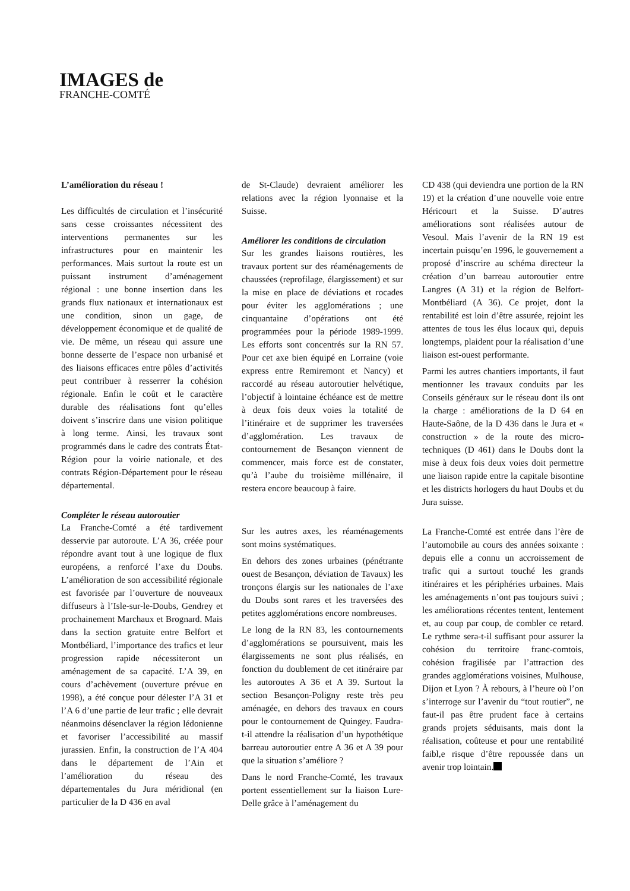IMAGES de
FRANCHE-COMTÉ
L’amélioration du réseau !
Les difficultés de circulation et l’insécurité sans cesse croissantes nécessitent des interventions permanentes sur les infrastructures pour en maintenir les performances. Mais surtout la route est un puissant instrument d’aménagement régional : une bonne insertion dans les grands flux nationaux et internationaux est une condition, sinon un gage, de développement économique et de qualité de vie. De même, un réseau qui assure une bonne desserte de l’espace non urbanisé et des liaisons efficaces entre pôles d’activités peut contribuer à resserrer la cohésion régionale. Enfin le coût et le caractère durable des réalisations font qu’elles doivent s’inscrire dans une vision politique à long terme. Ainsi, les travaux sont programmés dans le cadre des contrats État-Région pour la voirie nationale, et des contrats Région-Département pour le réseau départemental.
Compléter le réseau autoroutier
La Franche-Comté a été tardivement desservie par autoroute. L’A 36, créée pour répondre avant tout à une logique de flux européens, a renforcé l’axe du Doubs. L’amélioration de son accessibilité régionale est favorisée par l’ouverture de nouveaux diffuseurs à l’Isle-sur-le-Doubs, Gendrey et prochainement Marchaux et Brognard. Mais dans la section gratuite entre Belfort et Montbéliard, l’importance des trafics et leur progression rapide nécessiteront un aménagement de sa capacité. L’A 39, en cours d’achèvement (ouverture prévue en 1998), a été conçue pour délester l’A 31 et l’A 6 d’une partie de leur trafic ; elle devrait néanmoins désenclaver la région lédonienne et favoriser l’accessibilité au massif jurassien. Enfin, la construction de l’A 404 dans le département de l’Ain et l’amélioration du réseau des départementales du Jura méridional (en particulier de la D 436 en aval
de St-Claude) devraient améliorer les relations avec la région lyonnaise et la Suisse.
Améliorer les conditions de circulation
Sur les grandes liaisons routières, les travaux portent sur des réaménagements de chaussées (reprofilage, élargissement) et sur la mise en place de déviations et rocades pour éviter les agglomérations ; une cinquantaine d’opérations ont été programmées pour la période 1989-1999. Les efforts sont concentrés sur la RN 57. Pour cet axe bien équipé en Lorraine (voie express entre Remiremont et Nancy) et raccordé au réseau autoroutier helvétique, l’objectif à lointaine échéance est de mettre à deux fois deux voies la totalité de l’itinéraire et de supprimer les traversées d’agglomération. Les travaux de contournement de Besançon viennent de commencer, mais force est de constater, qu’à l’aube du troisième millénaire, il restera encore beaucoup à faire.
Sur les autres axes, les réaménagements sont moins systématiques.
En dehors des zones urbaines (pénétrante ouest de Besançon, déviation de Tavaux) les tronçons élargis sur les nationales de l’axe du Doubs sont rares et les traversées des petites agglomérations encore nombreuses.
Le long de la RN 83, les contournements d’agglomérations se poursuivent, mais les élargissements ne sont plus réalisés, en fonction du doublement de cet itinéraire par les autoroutes A 36 et A 39. Surtout la section Besançon-Poligny reste très peu aménagée, en dehors des travaux en cours pour le contournement de Quingey. Faudra-t-il attendre la réalisation d’un hypothétique barreau autoroutier entre A 36 et A 39 pour que la situation s’améliore ?
Dans le nord Franche-Comté, les travaux portent essentiellement sur la liaison Lure-Delle grâce à l’aménagement du
CD 438 (qui deviendra une portion de la RN 19) et la création d’une nouvelle voie entre Héricourt et la Suisse. D’autres améliorations sont réalisées autour de Vesoul. Mais l’avenir de la RN 19 est incertain puisqu’en 1996, le gouvernement a proposé d’inscrire au schéma directeur la création d’un barreau autoroutier entre Langres (A 31) et la région de Belfort-Montbéliard (A 36). Ce projet, dont la rentabilité est loin d’être assurée, rejoint les attentes de tous les élus locaux qui, depuis longtemps, plaident pour la réalisation d’une liaison est-ouest performante.
Parmi les autres chantiers importants, il faut mentionner les travaux conduits par les Conseils généraux sur le réseau dont ils ont la charge : améliorations de la D 64 en Haute-Saône, de la D 436 dans le Jura et « construction » de la route des micro-techniques (D 461) dans le Doubs dont la mise à deux fois deux voies doit permettre une liaison rapide entre la capitale bisontine et les districts horlogers du haut Doubs et du Jura suisse.
La Franche-Comté est entrée dans l’ère de l’automobile au cours des années soixante : depuis elle a connu un accroissement de trafic qui a surtout touché les grands itinéraires et les périphéries urbaines. Mais les aménagements n’ont pas toujours suivi ; les améliorations récentes tentent, lentement et, au coup par coup, de combler ce retard. Le rythme sera-t-il suffisant pour assurer la cohésion du territoire franc-comtois, cohésion fragilisée par l’attraction des grandes agglomérations voisines, Mulhouse, Dijon et Lyon ? À rebours, à l’heure où l’on s’interroge sur l’avenir du “tout routier”, ne faut-il pas être prudent face à certains grands projets séduisants, mais dont la réalisation, coûteuse et pour une rentabilité faibl,e risque d’être repoussée dans un avenir trop lointain.